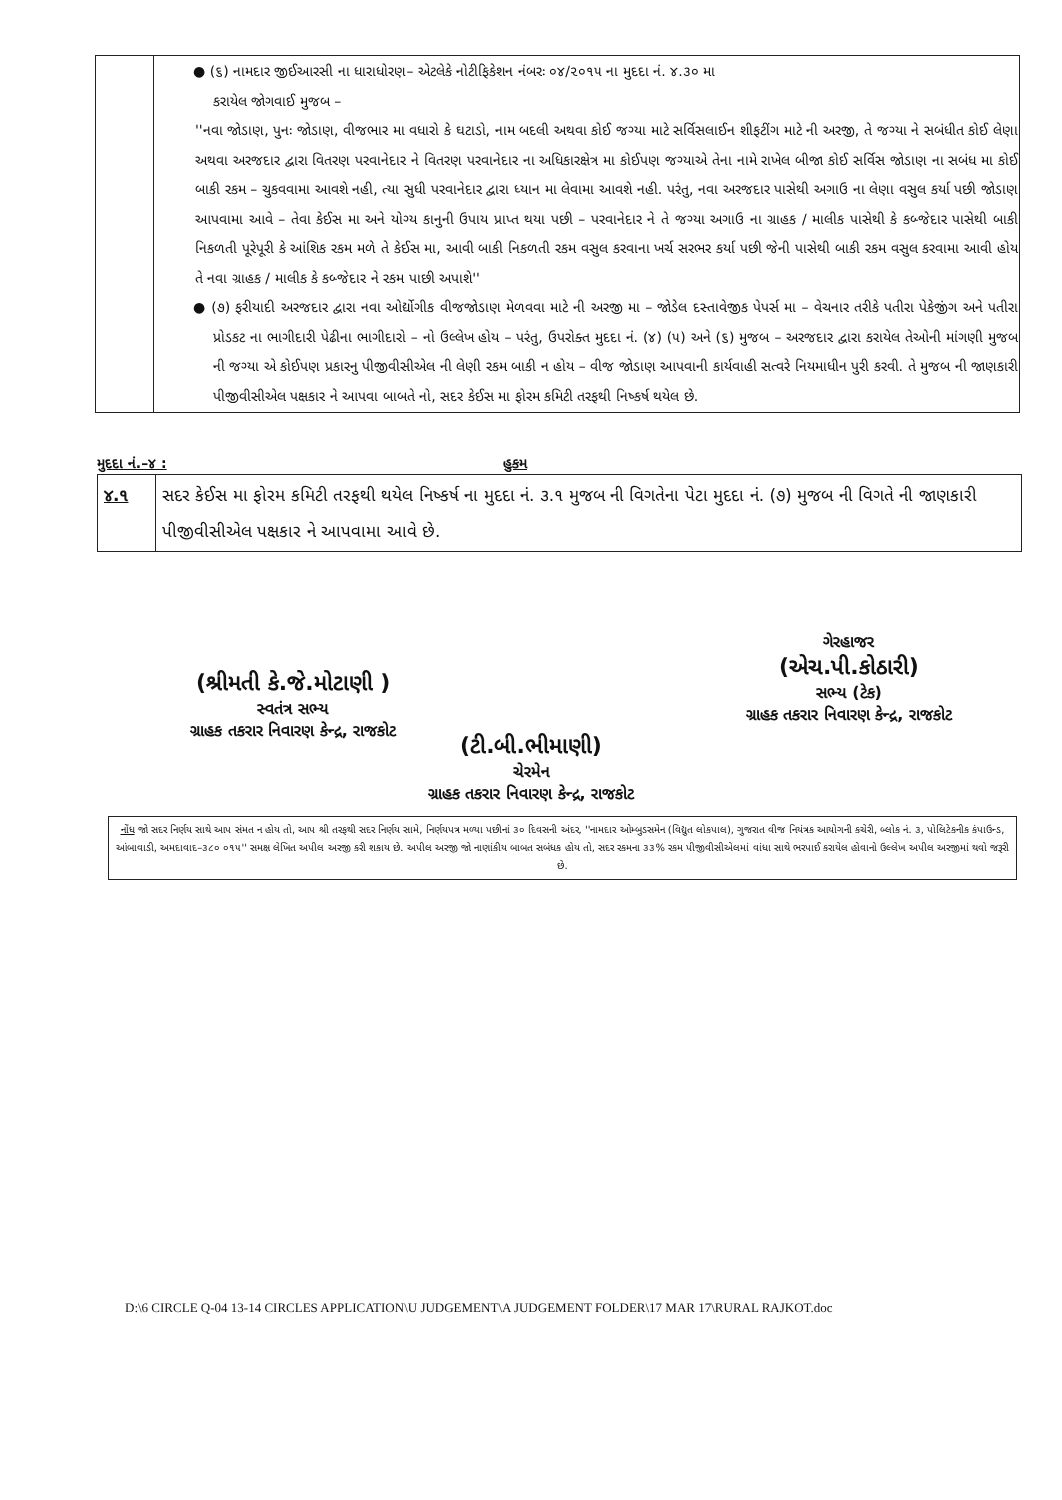| | ● (૬) નામદાર જીઈઆરસી ના ધારાધોરણ– એટલેકે નોટીફિકેશન નંબરઃ ૦૪/૨૦૧૫ ના મુદદા નં. ૪.૩૦ મા કરાયેલ જોગવાઈ મુજબ – ''નવા જોડાણ, પુનઃ જોડાણ, વીજભાર મા વધારો કે ઘટાડો, નામ બદલી અથવા કોઈ જગ્યા માટે સર્વિસલાઈન શીફટીંગ માટે ની અરજી, તે જગ્યા ને સબંધીત કોઈ લેણા અથવા અરજદાર દ્વારા વિતરણ પરવાનેદાર ને વિતરણ પરવાનેદાર ના અધિકારક્ષેત્ર મા કોઈપણ જગ્યાએ તેના નામે રાખેલ બીજા કોઈ સર્વિસ જોડાણ ના સબંધ મા કોઈ બાકી રકમ – ચુકવવામા આવશે નહી, ત્યા સુધી પરવાનેદાર દ્વારા ધ્યાન મા લેવામા આવશે નહી. પરંતુ, નવા અરજદાર પાસેથી અગાઉ ના લેણા વસુલ કર્યા પછી જોડાણ આપવામા આવે – તેવા કેઈસ મા અને યોગ્ય કાનુની ઉપાય પ્રાપ્ત થયા પછી – પરવાનેદાર ને તે જગ્યા અગાઉ ના ગ્રાહક / માલીક પાસેથી કે કબ્જેદાર પાસેથી બાકી નિકળતી પૂરેપૂરી કે આંશિક રકમ મળે તે કેઈસ મા, આવી બાકી નિકળતી રકમ વસુલ કરવાના ખર્ચ સરભર કર્યા પછી જેની પાસેથી બાકી રકમ વસુલ કરવામા આવી હોય તે નવા ગ્રાહક / માલીક કે કબ્જેદાર ને રકમ પાછી અપાશે'' ● (૭) ફરીયાદી અરજદાર દ્વારા નવા ઓર્દ્યોગીક વીજજોડાણ મેળવવા માટે ની અરજી મા – જોડેલ દસ્તાવેજીક પેપર્સ મા – વેચનાર તરીકે પતીરા પેકેજીંગ અને પતીરા પ્રોડકટ ના ભાગીદારી પેઢીના ભાગીદારો – નો ઉલ્લેખ હોય – પરંતુ, ઉપરોક્ત મુદદા નં. (૪) (૫) અને (૬) મુજબ – અરજદાર દ્વારા કરાયેલ તેઓની માંગણી મુજબ ની જગ્યા એ કોઈપણ પ્રકારનુ પીજીવીસીએલ ની લેણી રકમ બાકી ન હોય – વીજ જોડાણ આપવાની કાર્યવાહી સત્વરે નિયમાધીન પુરી કરવી. તે મુજબ ની જાણકારી પીજીવીસીએલ પક્ષકાર ને આપવા બાબતે નો, સદર કેઈસ મા ફોરમ કમિટી તરફથી નિષ્કર્ષ થયેલ છે. |
મુદદા નં.–૪ : હુકમ
| ૪.૧ | સદર કેઈસ મા ફોરમ કમિટી તરફથી થયેલ નિષ્કર્ષ ના મુદદા નં. ૩.૧ મુજબ ની વિગતેના પેટા મુદદા નં. (૭) મુજબ ની વિગતે ની જાણકારી પીજીવીસીએલ પક્ષકાર ને આપવામા આવે છે. |
(શ્રીમતી કે.જે.મોટાણી )
સ્વતંત્ર સભ્ય
ગ્રાહક તકરાર નિવારણ કેન્દ્ર, રાજકોટ
ગેરહાજર
(એચ.પી.કોઠારી)
સભ્ય (ટેક)
ગ્રાહક તકરાર નિવારણ કેન્દ્ર, રાજકોટ
(ટી.બી.ભીમાણી)
ચેરમેન
ગ્રાહક તકરાર નિવારણ કેન્દ્ર, રાજકોટ
નોંધ જો સદર નિર્ણય સાથે આપ સંમત ન હોય તો, આપ શ્રી તરફથી સદર નિર્ણય સામે, નિર્ણયપત્ર મળ્યા પછીનાં ૩૦ દિવસની અંદર, ''નામદાર ઓમ્બુડસમેન (વિદ્યુત લોકપાલ), ગુજરાત વીજ નિયંત્રક આયોગની કચેરી, બ્લોક નં. ૩, પોલિટેકનીક કંપાઉન્ડ, આંબાવાડી, અમદાવાદ–૩૮૦ ૦૧૫'' સમક્ષ લેખિત અપીલ અરજી કરી શકાય છે. અપીલ અરજી જો નાણાંકીય બાબત સબંધક હોય તો, સદર રકમના ૩૩% રકમ પીજીવીસીએલમાં વાંધા સાથે ભરપાઈ કરાયેલ હોવાનો ઉલ્લેખ અપીલ અરજીમાં થવો જરૂરી છે.
D:\6 CIRCLE Q-04 13-14 CIRCLES APPLICATION\U JUDGEMENT\A JUDGEMENT FOLDER\17 MAR 17\RURAL RAJKOT.doc